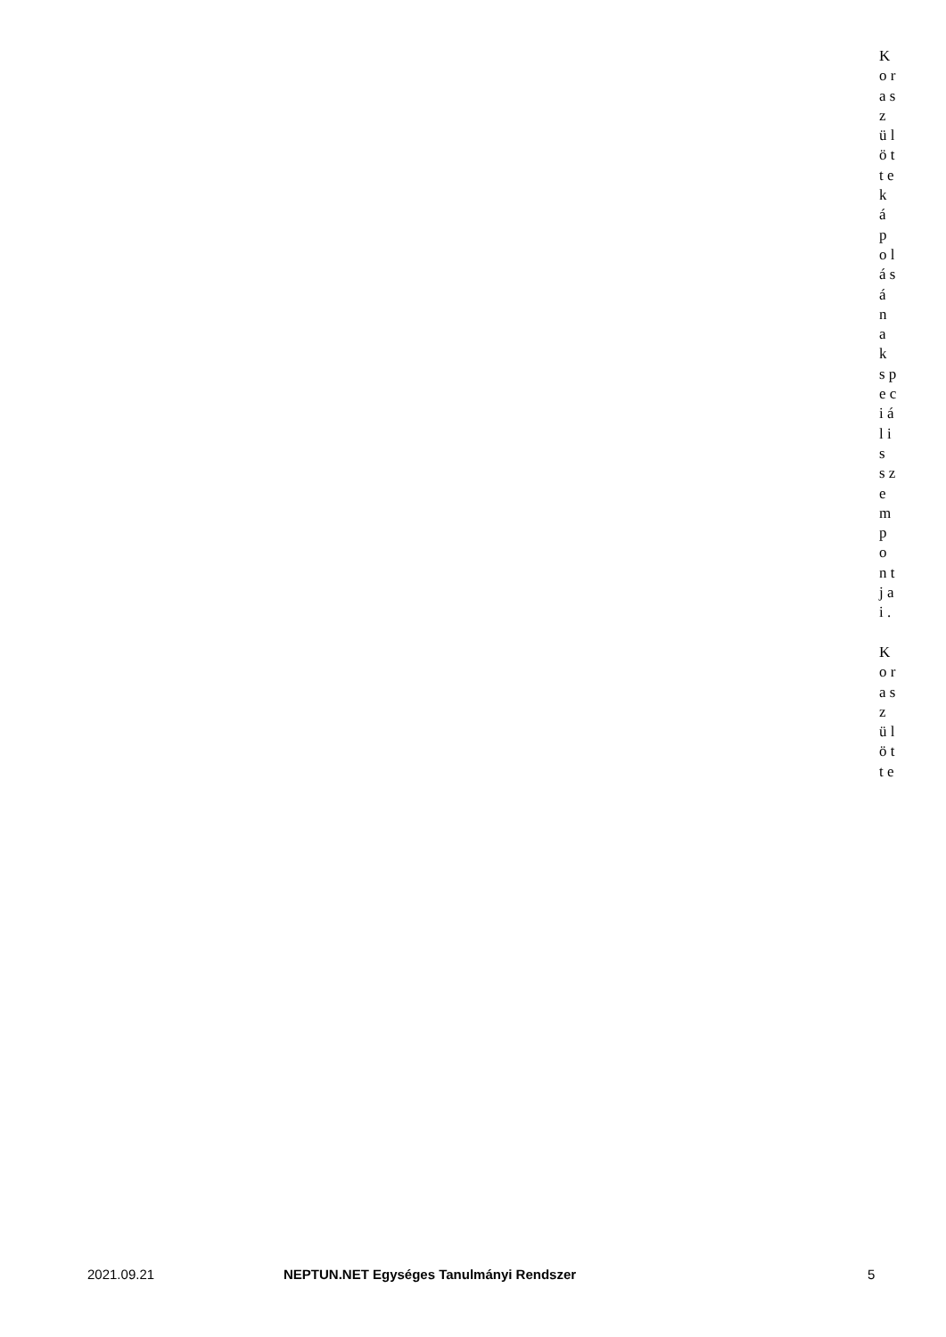K o r a s z ü l ö t t e k á p o l á s á n a k s p e c i á l i s s z e m p o n t j a i . K o r a s z ü l ö t t e
2021.09.21 NEPTUN.NET Egységes Tanulmányi Rendszer 5